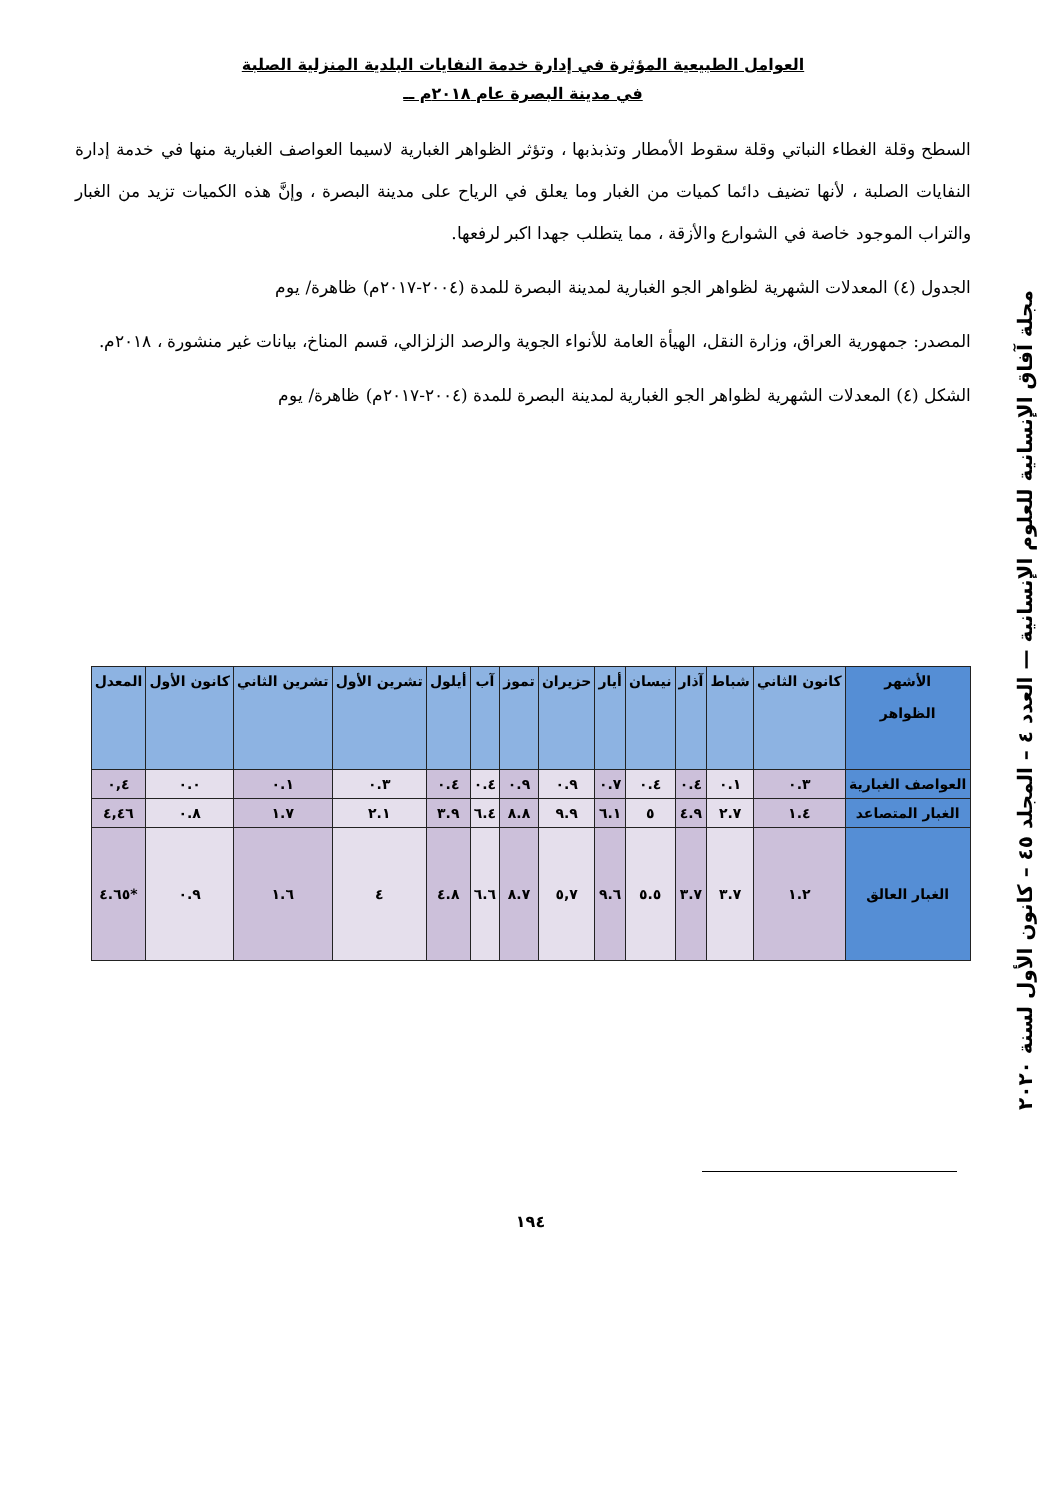العوامل الطبيعية المؤثرة في إدارة خدمة النفايات البلدية المنزلية الصلبة
في مدينة البصرة عام ٢٠١٨م ــ
السطح وقلة الغطاء النباتي وقلة سقوط الأمطار وتذبذبها ، وتؤثر الظواهر الغبارية لاسيما العواصف الغبارية منها في خدمة إدارة النفايات الصلبة ، لأنها تضيف دائما كميات من الغبار وما يعلق في الرياح على مدينة البصرة ، وإنَّ هذه الكميات تزيد من الغبار والتراب الموجود خاصة في الشوارع والأزقة ، مما يتطلب جهدا اكبر لرفعها.
الجدول (٤) المعدلات الشهرية لظواهر الجو الغبارية لمدينة البصرة للمدة (٢٠٠٤-٢٠١٧م) ظاهرة/ يوم
المصدر: جمهورية العراق، وزارة النقل، الهيأة العامة للأنواء الجوية والرصد الزلزالي، قسم المناخ، بيانات غير منشورة ، ٢٠١٨م.
الشكل (٤) المعدلات الشهرية لظواهر الجو الغبارية لمدينة البصرة للمدة (٢٠٠٤-٢٠١٧م) ظاهرة/ يوم
مجلة آفاق الإنسانية للعلوم الإنسانية — العدد ٤ – المجلد ٤٥ – كانون الأول لسنة ٢٠٢٠
| الأشهر الظواهر | كانون الثاني | شباط | آذار | نيسان | أيار | حزيران | تموز | آب | أيلول | تشرين الأول | تشرين الثاني | كانون الأول | المعدل |
| --- | --- | --- | --- | --- | --- | --- | --- | --- | --- | --- | --- | --- | --- |
| العواصف الغبارية | ٠.٣ | ٠.١ | ٠.٤ | ٠.٤ | ٠.٧ | ٠.٩ | ٠.٩ | ٠.٤ | ٠.٤ | ٠.٣ | ٠.١ | ٠.٠ | ٠,٤ |
| الغبار المتصاعد | ١.٤ | ٢.٧ | ٤.٩ | ٥ | ٦.١ | ٩.٩ | ٨.٨ | ٦.٤ | ٣.٩ | ٢.١ | ١.٧ | ٠.٨ | ٤,٤٦ |
| الغبار العالق | ١.٢ | ٣.٧ | ٣.٧ | ٥.٥ | ٩.٦ | ٥,٧ | ٨.٧ | ٦.٦ | ٤.٨ | ٤ | ١.٦ | ٠.٩ | *٤.٦٥ |
١٩٤